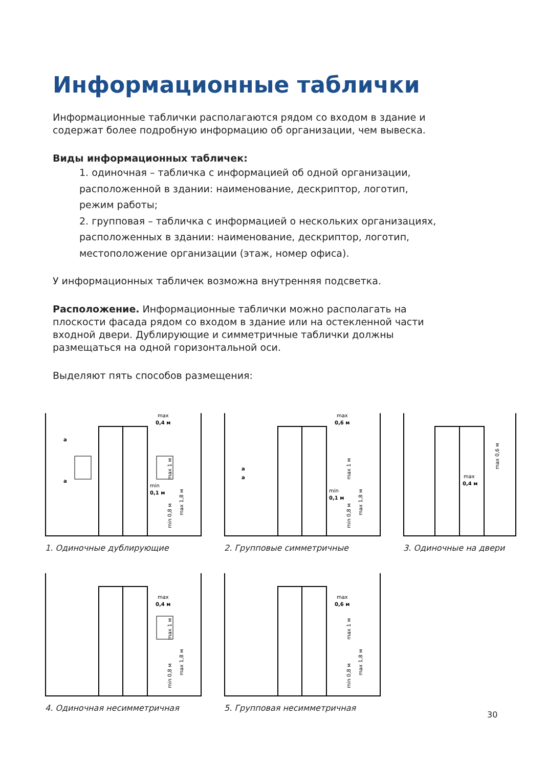Информационные таблички
Информационные таблички располагаются рядом со входом в здание и содержат более подробную информацию об организации, чем вывеска.
Виды информационных табличек:
1. одиночная – табличка с информацией об одной организации, расположенной в здании: наименование, дескриптор, логотип, режим работы;
2. групповая – табличка с информацией о нескольких организациях, расположенных в здании: наименование, дескриптор, логотип, местоположение организации (этаж, номер офиса).
У информационных табличек возможна внутренняя подсветка.
Расположение. Информационные таблички можно располагать на плоскости фасада рядом со входом в здание или на остекленной части входной двери. Дублирующие и симметричные таблички должны размещаться на одной горизонтальной оси.
Выделяют пять способов размещения:
max
0,4 м
min
0,1 м
a
a
max 1,8 м
min 0,8 м
max 1 м
1. Одиночные дублирующие
max
0,6 м
min
0,1 м
max 1,8 м
min 0,8 м
max 1 м
a
a
2. Групповые симметричные
max
0,4 м
max 0,6 м
3. Одиночные на двери
max
0,4 м
max 1,8 м
min 0,8 м
max 1 м
4. Одиночная несимметричная
max
0,6 м
max 1,8 м
min 0,8 м
max 1 м
5. Групповая несимметричная
30